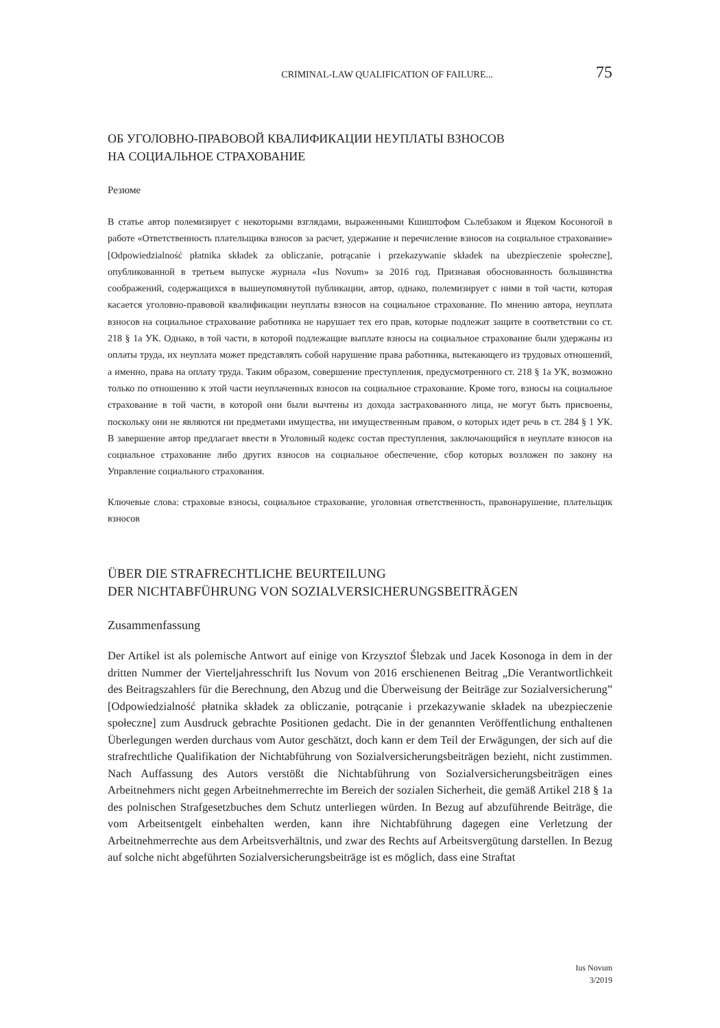CRIMINAL-LAW QUALIFICATION OF FAILURE... 75
ОБ УГОЛОВНО-ПРАВОВОЙ КВАЛИФИКАЦИИ НЕУПЛАТЫ ВЗНОСОВ
НА СОЦИАЛЬНОЕ СТРАХОВАНИЕ
Резюме
В статье автор полемизирует с некоторыми взглядами, выраженными Кшиштофом Сьлебзаком и Яцеком Косоногой в работе «Ответственность плательщика взносов за расчет, удержание и перечисление взносов на социальное страхование» [Odpowiedzialność płatnika składek za obliczanie, potrącanie i przekazywanie składek na ubezpieczenie społeczne], опубликованной в третьем выпуске журнала «Ius Novum» за 2016 год. Признавая обоснованность большинства соображений, содержащихся в вышеупомянутой публикации, автор, однако, полемизирует с ними в той части, которая касается уголовно-правовой квалификации неуплаты взносов на социальное страхование. По мнению автора, неуплата взносов на социальное страхование работника не нарушает тех его прав, которые подлежат защите в соответствии со ст. 218 § 1а УК. Однако, в той части, в которой подлежащие выплате взносы на социальное страхование были удержаны из оплаты труда, их неуплата может представлять собой нарушение права работника, вытекающего из трудовых отношений, а именно, права на оплату труда. Таким образом, совершение преступления, предусмотренного ст. 218 § 1а УК, возможно только по отношению к этой части неуплаченных взносов на социальное страхование. Кроме того, взносы на социальное страхование в той части, в которой они были вычтены из дохода застрахованного лица, не могут быть присвоены, поскольку они не являются ни предметами имущества, ни имущественным правом, о которых идет речь в ст. 284 § 1 УК. В завершение автор предлагает ввести в Уголовный кодекс состав преступления, заключающийся в неуплате взносов на социальное страхование либо других взносов на социальное обеспечение, сбор которых возложен по закону на Управление социального страхования.
Ключевые слова: страховые взносы, социальное страхование, уголовная ответственность, правонарушение, плательщик взносов
ÜBER DIE STRAFRECHTLICHE BEURTEILUNG
DER NICHTABFÜHRUNG VON SOZIALVERSICHERUNGSBEITRÄGEN
Zusammenfassung
Der Artikel ist als polemische Antwort auf einige von Krzysztof Ślebzak und Jacek Kosonoga in dem in der dritten Nummer der Vierteljahresschrift Ius Novum von 2016 erschienenen Beitrag „Die Verantwortlichkeit des Beitragszahlers für die Berechnung, den Abzug und die Überweisung der Beiträge zur Sozialversicherung” [Odpowiedzialność płatnika składek za obliczanie, potrącanie i przekazywanie składek na ubezpieczenie społeczne] zum Ausdruck gebrachte Positionen gedacht. Die in der genannten Veröffentlichung enthaltenen Überlegungen werden durchaus vom Autor geschätzt, doch kann er dem Teil der Erwägungen, der sich auf die strafrechtliche Qualifikation der Nichtabführung von Sozialversicherungsbeiträgen bezieht, nicht zustimmen. Nach Auffassung des Autors verstößt die Nichtabführung von Sozialversicherungsbeiträgen eines Arbeitnehmers nicht gegen Arbeitnehmerrechte im Bereich der sozialen Sicherheit, die gemäß Artikel 218 § 1a des polnischen Strafgesetzbuches dem Schutz unterliegen würden. In Bezug auf abzuführende Beiträge, die vom Arbeitsentgelt einbehalten werden, kann ihre Nichtabführung dagegen eine Verletzung der Arbeitnehmerrechte aus dem Arbeitsverhältnis, und zwar des Rechts auf Arbeitsvergütung darstellen. In Bezug auf solche nicht abgeführten Sozialversicherungsbeiträge ist es möglich, dass eine Straftat
Ius Novum
3/2019